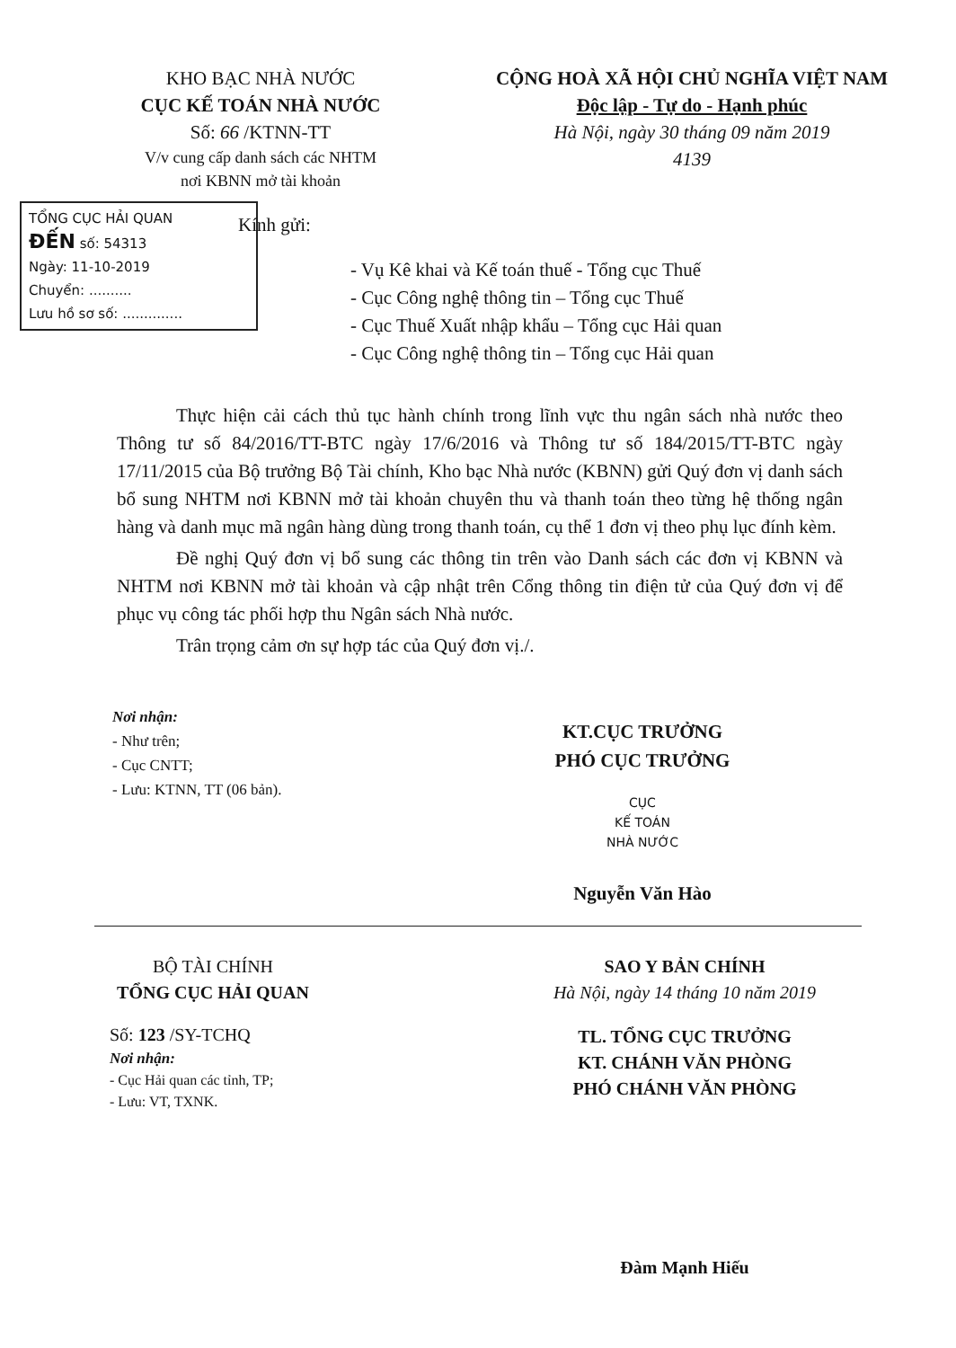KHO BẠC NHÀ NƯỚC
CỤC KẾ TOÁN NHÀ NƯỚC
Số: 66 /KTNN-TT
V/v cung cấp danh sách các NHTM
nơi KBNN mở tài khoản
CỘNG HOÀ XÃ HỘI CHỦ NGHĨA VIỆT NAM
Độc lập - Tự do - Hạnh phúc
Hà Nội, ngày 30 tháng 09 năm 2019
4139
TỔNG CỤC HẢI QUAN
ĐẾN số: 54313
Ngày: 11-10-2019
Chuyển: ..........
Lưu hồ sơ số: ..............
Kính gửi:
- Vụ Kê khai và Kế toán thuế - Tổng cục Thuế
- Cục Công nghệ thông tin – Tổng cục Thuế
- Cục Thuế Xuất nhập khẩu – Tổng cục Hải quan
- Cục Công nghệ thông tin – Tổng cục Hải quan
Thực hiện cải cách thủ tục hành chính trong lĩnh vực thu ngân sách nhà nước theo Thông tư số 84/2016/TT-BTC ngày 17/6/2016 và Thông tư số 184/2015/TT-BTC ngày 17/11/2015 của Bộ trưởng Bộ Tài chính, Kho bạc Nhà nước (KBNN) gửi Quý đơn vị danh sách bổ sung NHTM nơi KBNN mở tài khoản chuyên thu và thanh toán theo từng hệ thống ngân hàng và danh mục mã ngân hàng dùng trong thanh toán, cụ thể 1 đơn vị theo phụ lục đính kèm.
Đề nghị Quý đơn vị bổ sung các thông tin trên vào Danh sách các đơn vị KBNN và NHTM nơi KBNN mở tài khoản và cập nhật trên Cổng thông tin điện tử của Quý đơn vị để phục vụ công tác phối hợp thu Ngân sách Nhà nước.
Trân trọng cảm ơn sự hợp tác của Quý đơn vị./.
Nơi nhận:
- Như trên;
- Cục CNTT;
- Lưu: KTNN, TT (06 bản).
KT.CỤC TRƯỞNG
PHÓ CỤC TRƯỞNG
CỤC
KẾ TOÁN
NHÀ NƯỚC
Nguyễn Văn Hào
BỘ TÀI CHÍNH
TỔNG CỤC HẢI QUAN
Số: 123 /SY-TCHQ
Nơi nhận:
- Cục Hải quan các tỉnh, TP;
- Lưu: VT, TXNK.
SAO Y BẢN CHÍNH
Hà Nội, ngày 14 tháng 10 năm 2019
TL. TỔNG CỤC TRƯỞNG
KT. CHÁNH VĂN PHÒNG
PHÓ CHÁNH VĂN PHÒNG
Đàm Mạnh Hiếu